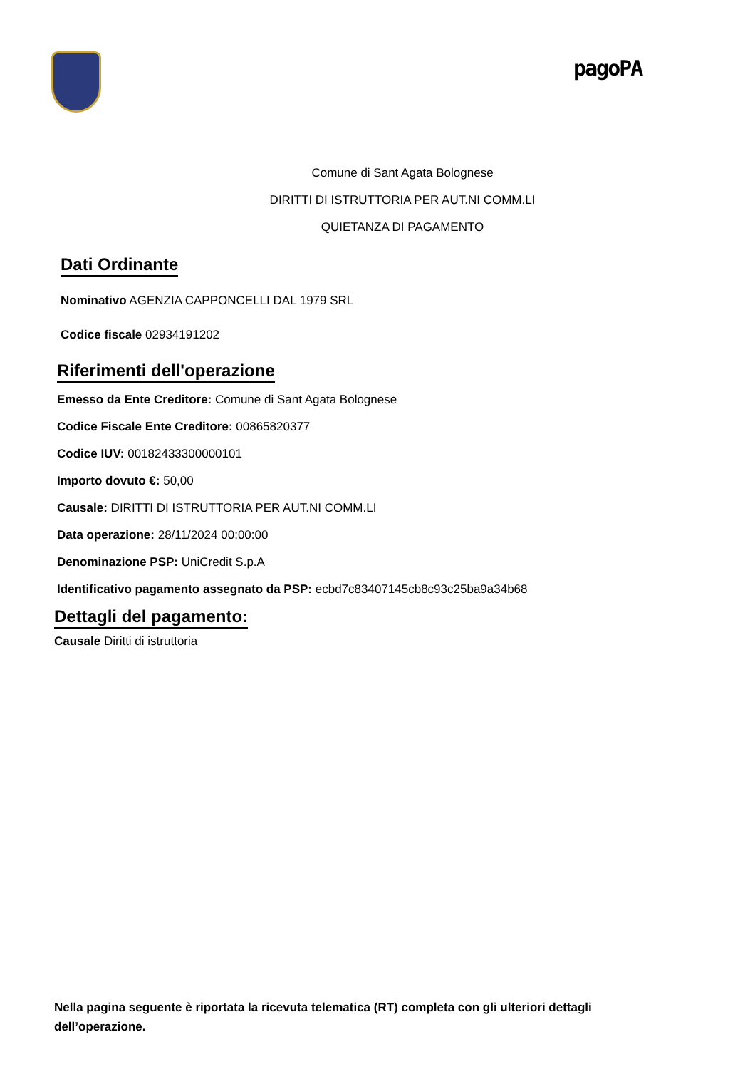pagoPA
Comune di Sant Agata Bolognese
DIRITTI DI ISTRUTTORIA PER AUT.NI COMM.LI
QUIETANZA DI PAGAMENTO
Dati Ordinante
Nominativo AGENZIA CAPPONCELLI DAL 1979 SRL
Codice fiscale 02934191202
Riferimenti dell'operazione
Emesso da Ente Creditore: Comune di Sant Agata Bolognese
Codice Fiscale Ente Creditore: 00865820377
Codice IUV: 00182433300000101
Importo dovuto €: 50,00
Causale: DIRITTI DI ISTRUTTORIA PER AUT.NI COMM.LI
Data operazione: 28/11/2024 00:00:00
Denominazione PSP: UniCredit S.p.A
Identificativo pagamento assegnato da PSP: ecbd7c83407145cb8c93c25ba9a34b68
Dettagli del pagamento:
Causale Diritti di istruttoria
Nella pagina seguente è riportata la ricevuta telematica (RT) completa con gli ulteriori dettagli dell’operazione.